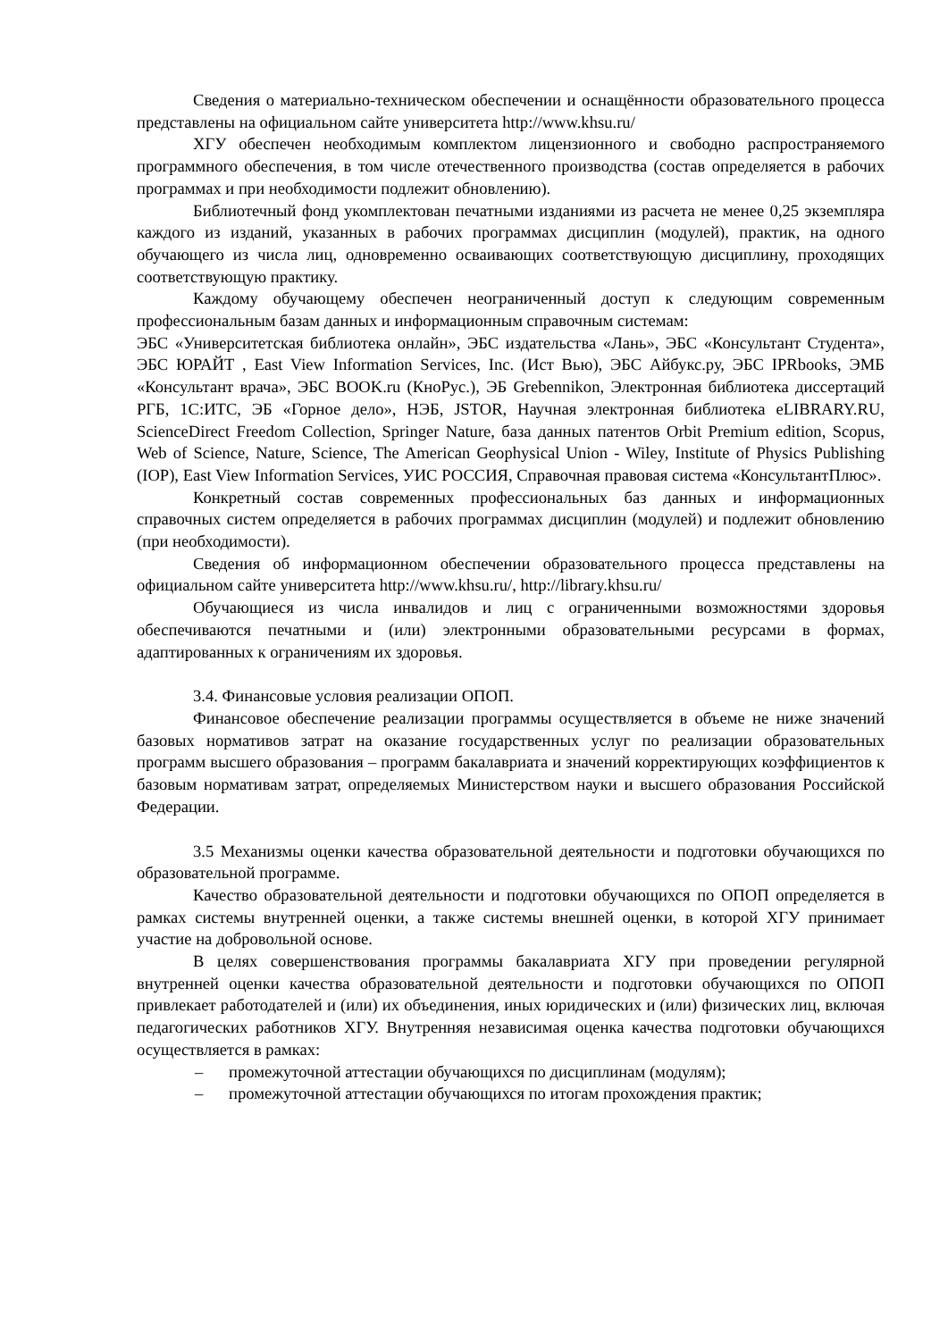Сведения о материально-техническом обеспечении и оснащённости образовательного процесса представлены на официальном сайте университета http://www.khsu.ru/
ХГУ обеспечен необходимым комплектом лицензионного и свободно распространяемого программного обеспечения, в том числе отечественного производства (состав определяется в рабочих программах и при необходимости подлежит обновлению).
Библиотечный фонд укомплектован печатными изданиями из расчета не менее 0,25 экземпляра каждого из изданий, указанных в рабочих программах дисциплин (модулей), практик, на одного обучающего из числа лиц, одновременно осваивающих соответствующую дисциплину, проходящих соответствующую практику.
Каждому обучающему обеспечен неограниченный доступ к следующим современным профессиональным базам данных и информационным справочным системам:
ЭБС «Университетская библиотека онлайн», ЭБС издательства «Лань», ЭБС «Консультант Студента», ЭБС ЮРАЙТ , East View Information Services, Inc. (Ист Вью), ЭБС Айбукс.ру, ЭБС IPRbooks, ЭМБ «Консультант врача», ЭБС BOOK.ru (КноРус.), ЭБ Grebennikon, Электронная библиотека диссертаций РГБ, 1С:ИТС, ЭБ «Горное дело», НЭБ, JSTOR, Научная электронная библиотека eLIBRARY.RU, ScienceDirect Freedom Collection, Springer Nature, база данных патентов Orbit Premium edition, Scopus, Web of Science, Nature, Science, The American Geophysical Union - Wiley, Institute of Physics Publishing (IOP), East View Information Services, УИС РОССИЯ, Справочная правовая система «КонсультантПлюс».
Конкретный состав современных профессиональных баз данных и информационных справочных систем определяется в рабочих программах дисциплин (модулей) и подлежит обновлению (при необходимости).
Сведения об информационном обеспечении образовательного процесса представлены на официальном сайте университета http://www.khsu.ru/, http://library.khsu.ru/
Обучающиеся из числа инвалидов и лиц с ограниченными возможностями здоровья обеспечиваются печатными и (или) электронными образовательными ресурсами в формах, адаптированных к ограничениям их здоровья.
3.4. Финансовые условия реализации ОПОП.
Финансовое обеспечение реализации программы осуществляется в объеме не ниже значений базовых нормативов затрат на оказание государственных услуг по реализации образовательных программ высшего образования – программ бакалавриата и значений корректирующих коэффициентов к базовым нормативам затрат, определяемых Министерством науки и высшего образования Российской Федерации.
3.5 Механизмы оценки качества образовательной деятельности и подготовки обучающихся по образовательной программе.
Качество образовательной деятельности и подготовки обучающихся по ОПОП определяется в рамках системы внутренней оценки, а также системы внешней оценки, в которой ХГУ принимает участие на добровольной основе.
В целях совершенствования программы бакалавриата ХГУ при проведении регулярной внутренней оценки качества образовательной деятельности и подготовки обучающихся по ОПОП привлекает работодателей и (или) их объединения, иных юридических и (или) физических лиц, включая педагогических работников ХГУ. Внутренняя независимая оценка качества подготовки обучающихся осуществляется в рамках:
– промежуточной аттестации обучающихся по дисциплинам (модулям);
– промежуточной аттестации обучающихся по итогам прохождения практик;